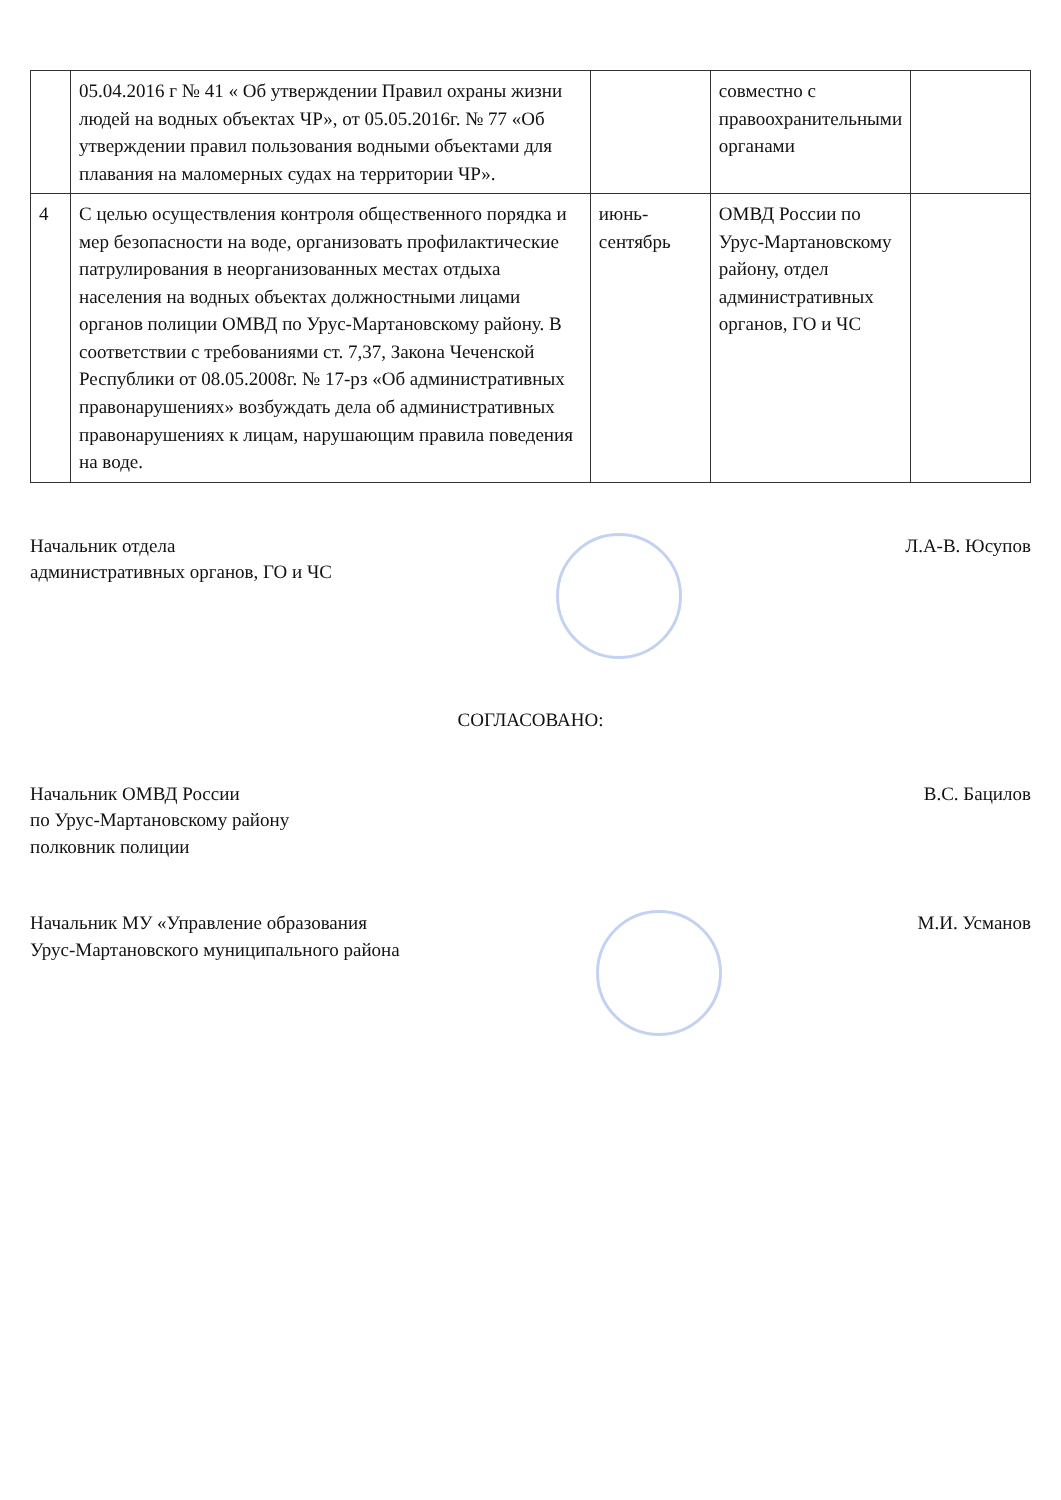| | 05.04.2016 г № 41 « Об утверждении Правил охраны жизни людей на водных объектах ЧР», от 05.05.2016г. № 77 «Об утверждении правил пользования водными объектами для плавания на маломерных судах на территории ЧР». | | совместно с правоохранительными органами | |
| 4 | С целью осуществления контроля общественного порядка и мер безопасности на воде, организовать профилактические патрулирования в неорганизованных местах отдыха населения на водных объектах должностными лицами органов полиции ОМВД по Урус-Мартановскому району. В соответствии с требованиями ст. 7,37, Закона Чеченской Республики от 08.05.2008г. № 17-рз «Об административных правонарушениях» возбуждать дела об административных правонарушениях к лицам, нарушающим правила поведения на воде. | июнь-сентябрь | ОМВД России по Урус-Мартановскому району, отдел административных органов, ГО и ЧС | |
Начальник отдела
административных органов, ГО и ЧС
Л.А-В. Юсупов
СОГЛАСОВАНО:
Начальник ОМВД России
по Урус-Мартановскому району
полковник полиции
В.С. Бацилов
Начальник МУ «Управление образования
Урус-Мартановского муниципального района
М.И. Усманов